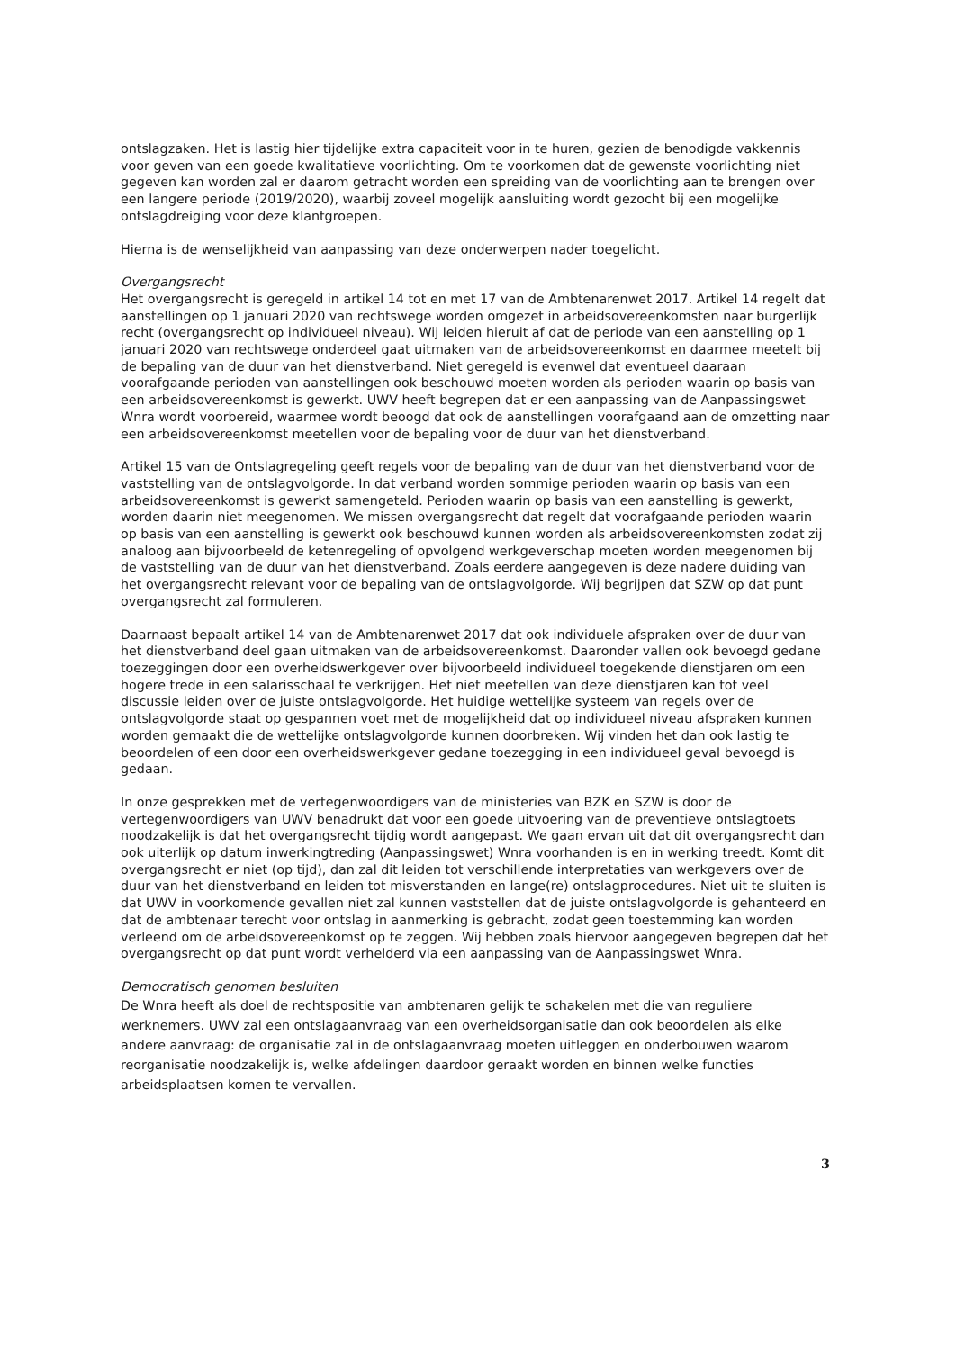ontslagzaken. Het is lastig hier tijdelijke extra capaciteit voor in te huren, gezien de benodigde vakkennis voor geven van een goede kwalitatieve voorlichting. Om te voorkomen dat de gewenste voorlichting niet gegeven kan worden zal er daarom getracht worden een spreiding van de voorlichting aan te brengen over een langere periode (2019/2020), waarbij zoveel mogelijk aansluiting wordt gezocht bij een mogelijke ontslagdreiging voor deze klantgroepen.
Hierna is de wenselijkheid van aanpassing van deze onderwerpen nader toegelicht.
Overgangsrecht
Het overgangsrecht is geregeld in artikel 14 tot en met 17 van de Ambtenarenwet 2017. Artikel 14 regelt dat aanstellingen op 1 januari 2020 van rechtswege worden omgezet in arbeidsovereenkomsten naar burgerlijk recht (overgangsrecht op individueel niveau). Wij leiden hieruit af dat de periode van een aanstelling op 1 januari 2020 van rechtswege onderdeel gaat uitmaken van de arbeidsovereenkomst en daarmee meetelt bij de bepaling van de duur van het dienstverband. Niet geregeld is evenwel dat eventueel daaraan voorafgaande perioden van aanstellingen ook beschouwd moeten worden als perioden waarin op basis van een arbeidsovereenkomst is gewerkt. UWV heeft begrepen dat er een aanpassing van de Aanpassingswet Wnra wordt voorbereid, waarmee wordt beoogd dat ook de aanstellingen voorafgaand aan de omzetting naar een arbeidsovereenkomst meetellen voor de bepaling voor de duur van het dienstverband.
Artikel 15 van de Ontslagregeling geeft regels voor de bepaling van de duur van het dienstverband voor de vaststelling van de ontslagvolgorde. In dat verband worden sommige perioden waarin op basis van een arbeidsovereenkomst is gewerkt samengeteld. Perioden waarin op basis van een aanstelling is gewerkt, worden daarin niet meegenomen. We missen overgangsrecht dat regelt dat voorafgaande perioden waarin op basis van een aanstelling is gewerkt ook beschouwd kunnen worden als arbeidsovereenkomsten zodat zij analoog aan bijvoorbeeld de ketenregeling of opvolgend werkgeverschap moeten worden meegenomen bij de vaststelling van de duur van het dienstverband. Zoals eerdere aangegeven is deze nadere duiding van het overgangsrecht relevant voor de bepaling van de ontslagvolgorde. Wij begrijpen dat SZW op dat punt overgangsrecht zal formuleren.
Daarnaast bepaalt artikel 14 van de Ambtenarenwet 2017 dat ook individuele afspraken over de duur van het dienstverband deel gaan uitmaken van de arbeidsovereenkomst. Daaronder vallen ook bevoegd gedane toezeggingen door een overheidswerkgever over bijvoorbeeld individueel toegekende dienstjaren om een hogere trede in een salarisschaal te verkrijgen. Het niet meetellen van deze dienstjaren kan tot veel discussie leiden over de juiste ontslagvolgorde. Het huidige wettelijke systeem van regels over de ontslagvolgorde staat op gespannen voet met de mogelijkheid dat op individueel niveau afspraken kunnen worden gemaakt die de wettelijke ontslagvolgorde kunnen doorbreken. Wij vinden het dan ook lastig te beoordelen of een door een overheidswerkgever gedane toezegging in een individueel geval bevoegd is gedaan.
In onze gesprekken met de vertegenwoordigers van de ministeries van BZK en SZW is door de vertegenwoordigers van UWV benadrukt dat voor een goede uitvoering van de preventieve ontslagtoets noodzakelijk is dat het overgangsrecht tijdig wordt aangepast. We gaan ervan uit dat dit overgangsrecht dan ook uiterlijk op datum inwerkingtreding (Aanpassingswet) Wnra voorhanden is en in werking treedt. Komt dit overgangsrecht er niet (op tijd), dan zal dit leiden tot verschillende interpretaties van werkgevers over de duur van het dienstverband en leiden tot misverstanden en lange(re) ontslagprocedures. Niet uit te sluiten is dat UWV in voorkomende gevallen niet zal kunnen vaststellen dat de juiste ontslagvolgorde is gehanteerd en dat de ambtenaar terecht voor ontslag in aanmerking is gebracht, zodat geen toestemming kan worden verleend om de arbeidsovereenkomst op te zeggen. Wij hebben zoals hiervoor aangegeven begrepen dat het overgangsrecht op dat punt wordt verhelderd via een aanpassing van de Aanpassingswet Wnra.
Democratisch genomen besluiten
De Wnra heeft als doel de rechtspositie van ambtenaren gelijk te schakelen met die van reguliere werknemers. UWV zal een ontslagaanvraag van een overheidsorganisatie dan ook beoordelen als elke andere aanvraag: de organisatie zal in de ontslagaanvraag moeten uitleggen en onderbouwen waarom reorganisatie noodzakelijk is, welke afdelingen daardoor geraakt worden en binnen welke functies arbeidsplaatsen komen te vervallen.
3